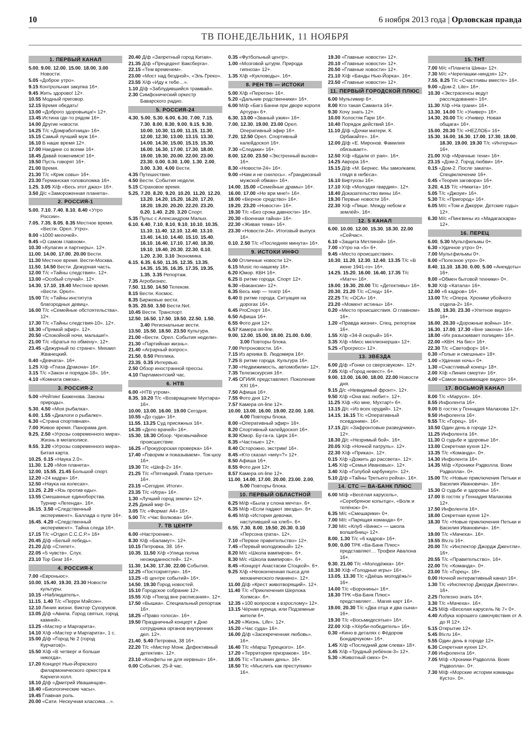10 6 ноября 2013 года | Орловская правда
ТВ ПОНЕДЕЛЬНИК, 11 НОЯБРЯ
1. ПЕРВЫЙ КАНАЛ
5.00, 9.00, 12.00, 15.00, 18.00, 3.00 Новости.
5.05 «Доброе утро».
9.15 Контрольная закупка 16+.
9.45 Жить здорово! 12+.
10.55 Модный приговор.
12.15 Время обедать!
13.00 «Доброго здоровьица!» 12+.
13.45 Истина где-то рядом 16+.
14.00 Другие новости.
14.25 Т/с «Домработница» 16+.
15.15 Самый лучший муж 16+.
16.10 В наше время 12+.
17.00 Наедине со всеми 16+.
18.45 Давай поженимся! 16+.
19.50 Пусть говорят 16+.
21.00 Время.
21.30 Т/с «Крик совы» 16+.
23.30 Германская головоломка 16+.
1.25, 3.05 Х/ф «Весь этот джаз» 16+.
3.50 Д/с «Замороженная планета».
2. РОССИЯ-1
5.00, 7.10, 7.40, 8.10, 8.40 «Утро России».
7.05, 7.35, 8.05, 8.35 Местное время. «Вести. Орел. Утро».
9.00 «1000 мелочей».
9.45 «О самом главном».
10.30 «Кулагин и партнеры». 12+.
11.00, 14.00, 17.00, 20.00 Вести.
11.30 Местное время. Вести-Москва.
11.50, 14.50 Вести. Дежурная часть.
12.00 Т/с «Тайны следствия». 12+.
13.00 «Особый случай». 12+.
14.30, 17.10, 19.40 Местное время. «Вести. Орел».
15.00 Т/с «Тайны института благородных девиц».
16.00 Т/с «Семейные обстоятельства». 12+.
17.30 Т/с «Тайны следствия-10». 12+.
18.30 «Прямой эфир». 12+.
20.50 «Спокойной ночи, малыши!».
21.00 Т/с «Братья по обмену». 12+.
23.45 «Дежурный по стране». Михаил Жванецкий.
0.40 «Девчата». 16+.
1.25 Х/ф «Глаза Дракона» 16+.
3.15 Т/с «Закон и порядок-18». 16+.
4.10 «Комната смеха».
3. РОССИЯ-2
5.00 «Рейтинг Баженова. Законы природы».
5.30, 4.50 «Моя рыбалка».
6.00, 1.55 «Диалоги о рыбалке».
6.30 «Страна спортивная».
7.00 Живое время. Панорама дня.
9.25, 2.50 «Угрозы современного мира». Жизнь в мегаполисе.
9.55, 3.20 «Угрозы современного мира». Битая карта.
10.25, 0.15 «Наука 2.0».
11.30, 1.20 «Моя планета».
12.00, 15.55, 21.45 Большой спорт.
12.20 «24 кадра» 16+.
12.50 «Наука на колесах».
13.25, 2.20 «Язь против еды».
13.55 Смешанные единоборства. Турнир «Легенда». 16+.
16.15, 3.50 «Следственный эксперимент». Баллада о пуле 16+.
16.45, 4.20 «Следственный эксперимент». Тайна следа 16+.
17.15 Т/с «Отдел С.С.С.Р.» 16+
20.45 Д/ф «Белый лебедь».
21.20 Д/ф «Стилет».
22.05 «5 чувств». Слух.
23.10 Top Gear 16+.
4. РОССИЯ-К
7.00 «Евроньюс».
10.00, 15.40, 19.30, 23.30 Новости культуры.
10.15 «Наблюдатель».
11.15, 1.40 Т/с «Перри Мэйсон».
12.10 Линия жизни. Виктор Сухоруков.
13.05 Д/ф «Авила. Город святых, город камней».
13.25 «Мастер и Маргарита».
14.10 Х/ф «Мастер и Маргарита», 1 с.
15.00 Д/ф «Город № 2 (город Курчатов)».
15.50 Х/ф «В четверг и больше никогда».
17.20 Концерт Нью-Йоркского филармонического оркестра в Карнеги-холл.
18.10 Д/ф «Дмитрий Ивашинцов».
18.40 «Биологические часы».
19.45 Главная роль.
20.00 «Сати. Нескучная классика…».
20.40 Д/ф «Запретный город Китая».
21.35 Д/ф «Прецедент Ваксберга».
22.15 «Тем временем».
23.00 «Мост над бездной», «Эль Греко».
23.55 Х/ф «Иду к тебе…».
1.10 Д/ф «Заблудившийся трамвай».
2.30 Симфонический оркестр Баварского радио.
5. РОССИЯ-24
4.30, 5.00, 5.30, 6.00, 6.30, 7.00, 7.15, 7.30, 8.00, 8.30, 9.00, 9.15, 9.30, 10.00, 10.30, 11.00, 11.15, 11.30, 12.00, 12.30, 13.00, 13.15, 13.30, 14.00, 14.30, 15.00, 15.15, 15.30, 16.00, 16.30, 17.00, 17.30, 18.00, 19.00, 19.30, 20.00, 22.00, 23.00, 23.30, 0.00, 0.30, 1.00, 1.30, 2.00, 3.00, 3.30, 4.00 Вести.
4.35 Путешествие.
4.50 Вести. События недели.
5.15 Страховое время.
5.25, 7.20, 8.20, 9.20, 10.20, 11.20, 12.20, 13.20, 14.20, 15.20, 16.20, 17.20, 18.20, 19.20, 20.20, 22.20, 23.20, 0.20, 1.40, 2.20, 3.20 Спорт.
5.35 Пульс с Александром Малых.
6.10, 6.40, 7.10, 8.10, 9.10, 10.10, 10.35, 11.10, 11.40, 12.10, 12.40, 13.10, 13.40, 14.10, 14.40, 15.10, 15.40, 16.10, 16.40, 17.10, 17.40, 18.30, 19.10, 19.40, 20.30, 22.30, 0.10, 1.20, 2.30, 3.10 Экономика.
6.15, 6.35, 6.50, 11.35, 12.35, 13.35, 14.35, 15.35, 16.35, 17.35, 19.35, 1.35, 3.35 Репортаж.
7.35 Агробизнес.
7.50, 11.50, 14.50 Телеком.
8.15 Вести. Космос.
8.35 Биржевые вести.
9.35, 20.50, 3.50 Вести.Net.
10.45 Вести. Транспорт.
12.50, 16.50, 17.50, 19.50, 22.50, 1.50, 3.40 Региональные вести.
13.50, 15.50, 18.50, 23.50 Культура.
21.00 «Вести. Орел. События недели».
21.30 «Партийная жизнь».
21.40 «Аграрный вопрос».
21.50, 0.50 Реплика.
23.35, 0.35 Интервью.
2.50 Обзор иностранной прессы.
4.10 Парламентский час.
6. НТВ
6.00 «НТВ утром».
8.35, 10.20 Т/с «Возвращение Мухтара» 16+.
10.00, 13.00, 16.00, 19.00 Сегодня.
10.55 «До суда» 16+.
11.55, 13.25 Суд присяжных 16+.
14.35 «Дело врачей» 16+.
15.30, 18.30 Обзор. Чрезвычайное происшествие.
16.25 «Прокурорская проверка» 16+.
17.40 «Говорим и показываем». Ток-шоу 16+.
19.30 Т/с «Шеф-2» 16+.
21.25 Т/с «Пятницкий. Глава третья» 16+.
23.15 «Сегодня. Итоги».
23.35 Т/с «Игра» 16+.
1.30 «Лучший город земли» 12+.
2.25 Дикий мир 0+.
3.05 Т/с «Формат А4» 16+.
5.00 Т/с «Час Волкова» 16+.
7. ТВ ЦЕНТР
6.00 «Настроение».
8.30 Х/ф «Баламут». 12+.
10.15 Петровка, 38. 16+.
10.35, 11.50 Х/ф «Улица полна неожиданностей». 12+.
11.30, 14.30, 17.30, 22.00 События.
12.25 «Постскриптум». 16+.
13.25 «В центре событий» 16+.
14.50, 19.30 Город новостей.
15.10 Городское собрание 12+.
15.55 Х/ф «Поезд вне расписания». 12+.
17.50 «Вышка». Специальный репортаж 16+.
18.25 «Право голоса». 16+.
19.50 Праздничный концерт к Дню сотрудника органов внутренних дел. 12+.
21.40, 5.40 Петровка, 38 16+.
22.20 Т/с «Мистер Монк. Дефективный детектив». 12+.
23.10 «Конфеты не для нервных» 16+.
0.00 События. 25-й час.
0.35 «Футбольный центр».
1.00 «Мозговой штурм. Природа гипноза» 12+.
1.35 Х/ф «Кукловоды». 16+.
8. РЕН ТВ — ИСТОКИ
5.00 Х/ф «Перегон» 16+.
5.20 «Дальние родственники» 16+.
6.00 М/ф «Багз Банни при дворе короля Артура» 6+.
6.30, 13.00 «Званый ужин» 16+.
7.00, 12.30, 19.00, 23.00 Орел. Оперативный эфир 16+.
7.20, 12.50 Орел. Спортивный калейдоскоп 16+.
7.30 «Следаки» 16+.
8.00, 12.00, 23.50 «Экстренный вызов» 16+.
8.30 «Новости-24» 16+.
9.00 «Нам и не снилось». «Грандиозный мужской обман» 16+.
14.00, 15.00 «Семейные драмы» 16+.
16.00, 17.00 «Не ври мне!» 16+.
18.00 «Верное средство» 16+.
19.20, 23.20 «Новости» 16+.
19.30 Т/с «Без срока давности» 16+.
20.30 «Военная тайна» 16+.
22.30 «Живая тема» 16+.
23.30 «Новости-24». Итоговый выпуск 16+.
0.10, 2.50 Т/с «Последняя минута» 16+.
9. ИСТОКИ ИНФО
6.00 Отличные новости 12+.
6.15 Music по-нашему 16+.
6.20 Юмор. КВН 16+.
6.25 В ритме города. Спорт 12+.
6.30 «Вакансии» 12+.
6.35 Весь мир — театр 16+.
6.40 В ритме города. Ситуация на дорогах 16+.
6.45 ProСпорт 16+.
6.50 Афиша 16+.
6.55 Фото дня 12+.
6.57 Камера on-line.
9.00, 12.00, 15.00, 18.00, 21.00, 0.00, 3.00 Повторы блока.
7.00 Ретроновости. 16+.
7.15 Из архива В. Людомира 16+.
7.25 В ритме города. Культура 16+.
7.30 «Недвижимость, автомобили» 12+.
7.35 Телеэкскурсия 16+.
7.45 ОГИИК представляет. Поколение XXI 16+.
7.50 Афиша 16+.
7.55 Фото дня 12+.
7.57 Камера on-line 12+.
10.00, 13.00, 16.00, 19.00, 22.00, 1.00, 4.00 Повторы блока.
8.00 «Оперативный эфир» 16+.
8.20 Спортивный калейдоскоп 16+.
8.30 Юмор. Бу-га-га. Цирк 16+.
8.35 «Частные» 12+.
8.40 Осторожно, экстрим! 16+.
8.45 «Кто сказал «мяу»?» 12+.
8.50 Афиша 16+.
8.55 Фото дня 12+.
8.57 Камера on-line 12+.
11.00, 14.00, 17.00, 20.00, 23.00, 2.00, 5.00 Повторы блока.
10. ПЕРВЫЙ ОБЛАСТНОЙ
6.25 М/ф «Была у слона мечта». 6+.
6.35 М/ф «Если падают звезды». 6+.
6.45 М/ф «История девочки, наступившей на хлеб». 6+.
6.55, 7.30, 8.00, 19.50, 20.30, 0.10 «Персона грата». 12+.
7.10 «Первое правительство» 12+.
7.45 «Первый молодежный» 12+.
8.20 М/с «Школа вампиров». 6+.
8.30 М/с «Школа вампиров». 6+.
8.45 «Концерт Анастасии Стоцкой». 6+.
9.25 Х/ф «Неоконченная пьеса для механического пианино». 12+.
11.00 Д/ф «Крест животворящий». 12+.
11.40 Т/с «Приключения Шерлока Холмса». 6+.
12.35 «100 вопросов к взрослому» 12+.
13.15 Чёрная курица, или Подземные жители 6+.
14.20 «Жизнь. Life». 12+.
15.20 «Час суда» 16+.
16.00 Д/ф «Засекреченная любовь». 16+.
16.40 Т/с «Марш Турецкого». 16+.
17.20 «Территория призраков». 16+.
18.05 Т/с «Татьянин день». 16+.
18.50 Т/с «Мыслить как преступник» 16+.
19.30 «Главные новости» 12+.
20.10 «Главные новости» 12+.
20.50 «Главные новости» 12+.
21.10 Х/ф «Банды Нью-Йорка». 16+.
23.50 «Главные новости» 12+.
11. ПЕРВЫЙ ГОРОДСКОЙ ПЛЮС
6.00 Мультимир 6+.
8.00 Кто такая Саманта 16+.
9.30 Хочу знать 12+.
10.00 Холостяк Гари 16+.
10.40 Порядок действий 16+.
11.10 Д/ф «Дочки матери. К. Орбакайте». 16+.
12.00 Д/ф «Е. Миронов. Фамилия обязывает».
12.50 Х/ф «Вдали от рая». 16+.
14.25 Аврора 16+.
15.15 Д/ф «М. Бернес. Мы замолкаем, глядя в небеса».
16.10 Виртуозы 16+.
17.10 Х/ф «Молодая гвардия». 12+.
18.40 Доказательство вины 16+.
19.30 Первые новости 16+.
22.30 Х/ф «Пише. Между небом и землёй». 16+.
12. 5 КАНАЛ
6.00, 10.00, 12.00, 15.30, 18.30, 22.00 «Сейчас».
6.10 «Защита Метлиной» 16+.
7.00 «Утро на «5» 6+.
9.45 «Место происшествия».
10.30, 11.20, 12.30, 12.40, 13.35 Т/с «В июне 1941-го» 16+.
14.25, 15.20, 16.00, 16.40, 17.35 Т/с «Матч» 16+.
19.00, 19.30, 20.00 Т/с «Детективы» 16+.
20.30, 21.20 Т/с «След» 16+.
22.25 Т/с «ОСА» 16+.
23.20 «Момент истины» 16+.
0.20 «Место происшествия. О главном» 16+.
1.20 «Правда жизни». Спец. репортаж 16+.
1.55 Х/ф «34-й скорый» 16+.
3.35 Х/ф «Мисс миллионерша» 12+.
5.25 «Прогресс» 12+.
13. ЗВЕЗДА
6.00 Д/ф «Гонки со сверхзвуком». 12+.
7.05 Х/ф «Город невест». 6+.
9.00, 13.00, 16.00, 18.00, 22.00 Новости дня.
9.15 Д/с «Невидимый фронт». 12+.
9.50 Х/ф «Она вас любит». 12+.
11.25 Х/ф «Ко мне, Мухтар!» 6+.
13.15 Д/с «Из всех орудий». 12+.
14.15, 16.15 Т/с «Оперативный псевдоним». 16+.
17.15 Д/с «Зафронтовые разведчики». 12+.
18.30 Д/с «Незримый бой». 16+.
20.05 Х/ф «Ночной патруль». 12+.
22.30 Х/ф «Приказ». 12+.
0.15 Х/ф «Дожить до рассвета». 12+.
1.45 Х/ф «Семья Ивановых». 12+.
3.40 Х/ф «Голубой карбункул». 12+.
5.10 Д/ф «Тайны Третьего рейха». 16+.
14. СТС — ВА-БАНК ПЛЮС
6.00 М/ф «Весёлая карусель», «Серебряное копытце», «Волк и телёнок» 0+.
6.35 М/с «Смешарики» 0+.
7.00 М/с «Парящая команда» 6+.
7.30 М/с «Клуб «Винкс» — школа волшебниц» 12+.
8.00, 1.30 Т/с «6 кадров» 16+.
9.00, 0.00 ТРК «Ва-Банк Плюс» представляет… Трофеи Авалона 16+.
9.30, 21.00 Т/с «Молодёжка» 16+.
10.30 Х/ф «Голодные игры» 16+.
13.05, 13.30 Т/с «Даёшь молодёжь!» 16+.
14.00 Т/с «Воронины» 16+.
18.30 ТРК «Ва-Банк Плюс» представляет… Магия карт 16+.
19.00, 20.30 Т/с «Два отца и два сына» 16+.
19.30 Т/с «Восьмидесятые» 16+.
22.00 Х/ф «Хёрби-победитель» 16+.
0.30 «Кино в деталях с Фёдором Бондарчуком» 16+.
1.45 Х/ф «Последний дом слева» 18+.
3.45 Х/ф «Трудный ребёнок-3» 12+.
5.30 «Животный смех» 0+.
15. ТНТ
7.00 М/с «Планета Шина» 12+.
7.30 М/с «Черепашки-ниндзя» 12+.
7.55, 8.25 Т/с «Счастливы вместе» 16+.
9.00 «Дом-2. Lite» 16+.
10.30 «Экстрасенсы ведут расследование» 16+.
11.30 Х/ф «На грани» 16+.
13.30, 14.00 Т/с «Универ» 16+.
14.30, 20.00 Т/с «Универ. Новая общага» 16+.
15.00, 20.30 Т/с «НЕZЛОБ» 16+.
15.30, 16.00, 16.30, 17.00, 17.30, 18.00, 18.30, 19.00, 19.30 Т/с «Интерны» 16+.
21.00 Х/ф «Мрачные тени» 16+.
23.15 «Дом-2. Город любви» 16+.
0.15 «Дом-2. После заката». Спецвключение 16+.
0.45 «Теория заговора» 16+.
3.20, 4.15 Т/с «Никита» 16+.
5.05 Т/с «Джоуи» 16+.
5.30 Т/с «Пригород» 16+.
6.05 М/с «Том и Джерри. Детские годы» 12+.
6.30 М/с «Пингвины из «Мадагаскара» 12+.
16. ПЕРЕЦ
6.00, 5.30 Мультфильмы 0+.
6.30 «Удачное утро» 0+.
7.00 Мультфильмы 0+.
8.00 «Полезное утро» 0+.
8.40, 11.10, 18.30, 0.00, 5.00 «Анекдоты» 16+.
9.00 «Обмен бытовой техники» 0+.
9.30 Х/ф «Катала» 16+.
12.00 «6 кадров» 16+.
13.00 Т/с «Опера. Хроники убойного отдела-2» 16+.
15.00, 19.30, 23.30 «Улетное видео» 16+.
16.00, 20.30 «Дорожные войны» 16+.
16.30, 17.00, 17.30 «Вне закона» 16+.
18.00 «Их разыскивает полиция» 16+.
22.00 «КВН. На бис» 16+.
22.30 Т/с «Светофор» 16+.
0.30 «Голые и смешные» 18+.
1.00 «Удачная ночь» 0+.
1.30 «Счастливый конец» 18+.
2.00 Х/ф «Линия смерти» 16+.
4.00 «Самое вызывающее видео» 16+.
17. ВОСЬМОЙ КАНАЛ
8.00 Т/с «Маруся». 16+.
8.55 Инфолента 16+.
9.00 В гостях у Геннадия Малахова 12+.
9.50 Инфолента 16+.
9.55 Т/с «Горец». 16+.
10.50 Один день в городе 12+.
11.25 Инфолента 16+.
11.30 О судьбе и здоровье 16+.
13.00 Секретная кухня 12+.
13.35 Т/с «Команда». 0+.
14.30 Инфолента 16+.
14.35 М/ф «Хроники Рэдволла. Воин Рэдволла». 0+.
15.00 Т/с «Новые приключения Петьки и Василия Ивановича». 16+.
15.30 О судьбе и здоровье 16+.
17.00 В гостях у Геннадия Малахова 12+.
17.50 Инфолента 16+.
18.00 Секретная кухня 12+.
18.30 Т/с «Новые приключения Петьки и Василия Ивановича». 16+.
19.00 Т/с «Мачеха». 16+.
19.55 8tv.ru 16+.
20.00 Т/с «Инспектор Джордж Джентли». 16+.
20.55 Т/с «Правительство». 16+.
22.00 Т/с «Команда». 0+.
23.00 Т/с «Горец». 16+.
0.00 Ночной интерактивный канал 16+.
1.30 Т/с «Инспектор Джордж Джентли». 16+.
2.25 Полезно знать 16+.
3.30 Т/с «Мачеха». 16+.
4.25 М/ф «Веселая карусель № 7» 0+.
4.40 Азбука хорошего самочувствия от А до Я 12+.
5.15 Открытие 12+.
5.45 8tv.ru 16+.
5.55 Один день в городе 12+.
6.30 Секретная кухня 12+.
7.00 Инфолента 16+.
7.05 М/ф «Хроники Рэдволла. Воин Рэдволла». 0+.
7.30 М/ф «Морские истории команды Кусто». 0+.